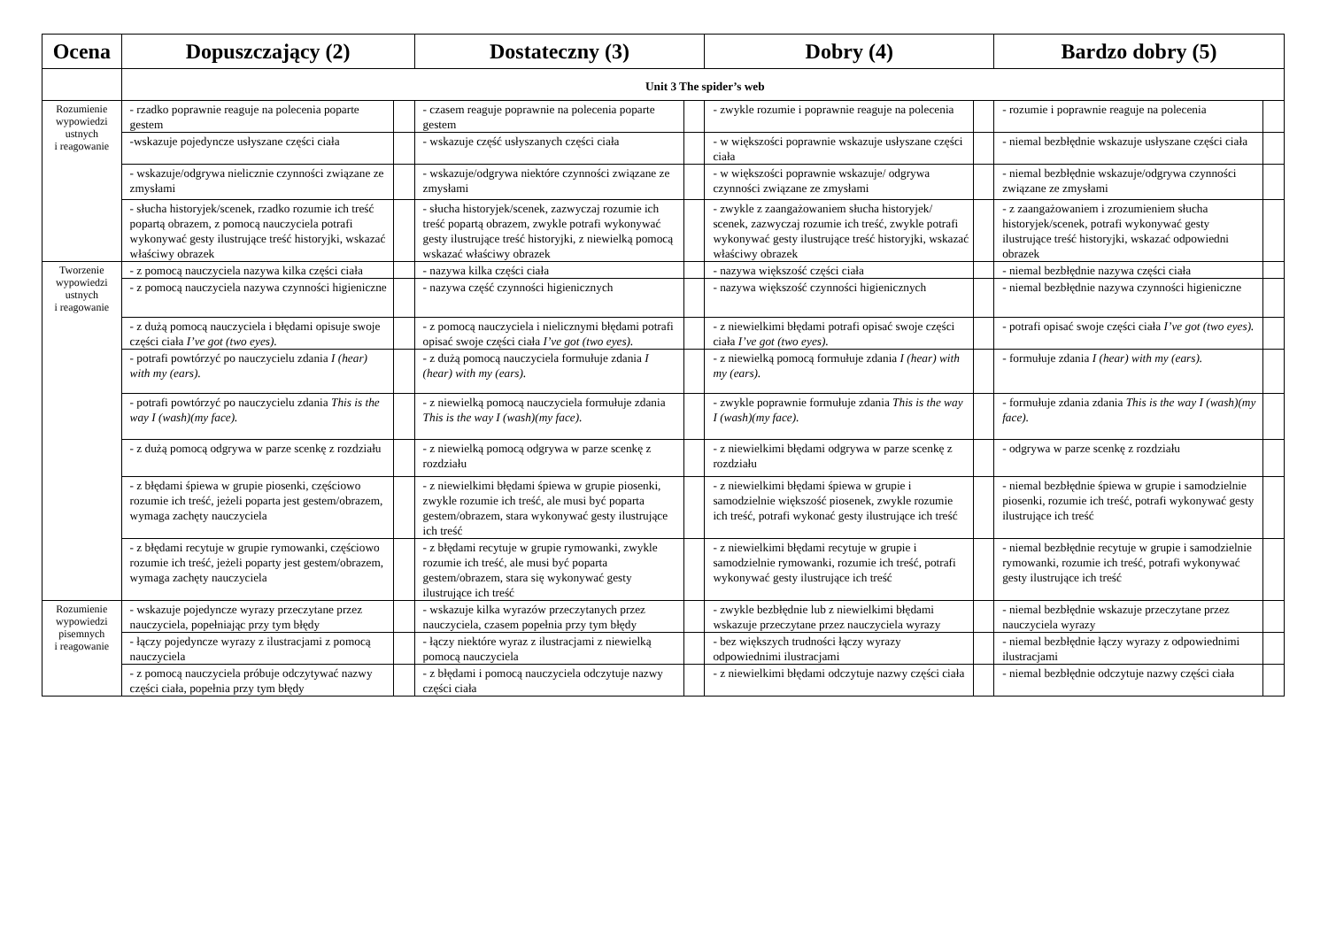| Ocena | Dopuszczający (2) | | Dostateczny (3) | | Dobry (4) | | Bardzo dobry (5) | |
| --- | --- | --- | --- | --- | --- | --- | --- | --- |
| | Unit 3 The spider’s web | | | | | | | |
| Rozumienie wypowiedzi ustnych i reagowanie | - rzadko poprawnie reaguje na polecenia poparte gestem | | - czasem reaguje poprawnie na polecenia poparte gestem | | - zwykle rozumie i poprawnie reaguje na polecenia | | - rozumie i poprawnie reaguje na polecenia | |
| | -wskazuje pojedyncze usłyszane części ciała | | - wskazuje część usłyszanych części ciała | | - w większości poprawnie wskazuje usłyszane części ciała | | - niemal bezbłędnie wskazuje usłyszane części ciała | |
| | - wskazuje/odgrywa nielicznie czynności związane ze zmysłami | | - wskazuje/odgrywa niektóre czynności związane ze zmysłami | | - w większości poprawnie wskazuje/ odgrywa czynności związane ze zmysłami | | - niemal bezbłędnie wskazuje/odgrywa czynności związane ze zmysłami | |
| | - słucha historyjek/scenek, rzadko rozumie ich treść popartą obrazem, z pomocą nauczyciela potrafi wykonywać gesty ilustrujące treść historyjki, wskazać właściwy obrazek | | - słucha historyjek/scenek, zazwyczaj rozumie ich treść popartą obrazem, zwykle potrafi wykonywać gesty ilustrujące treść historyjki, z niewielką pomocą wskazać właściwy obrazek | | - zwykle z zaangażowaniem słucha historyjek/ scenek, zazwyczaj rozumie ich treść, zwykle potrafi wykonywać gesty ilustrujące treść historyjki, wskazać właściwy obrazek | | - z zaangażowaniem i zrozumieniem słucha historyjek/scenek, potrafi wykonywać gesty ilustrujące treść historyjki, wskazać odpowiedni obrazek | |
| Tworzenie wypowiedzi ustnych i reagowanie | - z pomocą nauczyciela nazywa kilka części ciała | | - nazywa kilka części ciała | | - nazywa większość części ciała | | - niemal bezbłędnie nazywa części ciała | |
| | - z pomocą nauczyciela nazywa czynności higieniczne | | - nazywa część czynności higienicznych | | - nazywa większość czynności higienicznych | | - niemal bezbłędnie nazywa czynności higieniczne | |
| | - z dużą pomocą nauczyciela i błędami opisuje swoje części ciała I’ve got (two eyes). | | - z pomocą nauczyciela i nielicznymi błędami potrafi opisać swoje części ciała I’ve got (two eyes). | | - z niewielkimi błędami potrafi opisać swoje części ciała I’ve got (two eyes). | | - potrafi opisać swoje części ciała I’ve got (two eyes). | |
| | - potrafi powtórzyć po nauczycielu zdania I (hear) with my (ears). | | - z dużą pomocą nauczyciela formułuje zdania I (hear) with my (ears). | | - z niewielką pomocą formułuje zdania I (hear) with my (ears). | | - formułuje zdania I (hear) with my (ears). | |
| | - potrafi powtórzyć po nauczycielu zdania This is the way I (wash)(my face). | | - z niewielką pomocą nauczyciela formułuje zdania This is the way I (wash)(my face). | | - zwykle poprawnie formułuje zdania This is the way I (wash)(my face). | | - formułuje zdania zdania This is the way I (wash)(my face). | |
| | - z dużą pomocą odgrywa w parze scenkę z rozdziału | | - z niewielką pomocą odgrywa w parze scenkę z rozdziału | | - z niewielkimi błędami odgrywa w parze scenkę z rozdziału | | - odgrywa w parze scenkę z rozdziału | |
| | - z błędami śpiewa w grupie piosenki, częściowo rozumie ich treść, jeżeli poparta jest gestem/obrazem, wymaga zachęty nauczyciela | | - z niewielkimi błędami śpiewa w grupie piosenki, zwykle rozumie ich treść, ale musi być poparta gestem/obrazem, stara wykonywać gesty ilustrujące ich treść | | - z niewielkimi błędami śpiewa w grupie i samodzielnie większość piosenek, zwykle rozumie ich treść, potrafi wykonać gesty ilustrujące ich treść | | - niemal bezbłędnie śpiewa w grupie i samodzielnie piosenki, rozumie ich treść, potrafi wykonywać gesty ilustrujące ich treść | |
| | - z błędami recytuje w grupie rymowanki, częściowo rozumie ich treść, jeżeli poparty jest gestem/obrazem, wymaga zachęty nauczyciela | | - z błędami recytuje w grupie rymowanki, zwykle rozumie ich treść, ale musi być poparta gestem/obrazem, stara się wykonywać gesty ilustrujące ich treść | | - z niewielkimi błędami recytuje w grupie i samodzielnie rymowanki, rozumie ich treść, potrafi wykonywać gesty ilustrujące ich treść | | - niemal bezbłędnie recytuje w grupie i samodzielnie rymowanki, rozumie ich treść, potrafi wykonywać gesty ilustrujące ich treść | |
| Rozumienie wypowiedzi pisemnych i reagowanie | - wskazuje pojedyncze wyrazy przeczytane przez nauczyciela, popełniając przy tym błędy | | - wskazuje kilka wyrazów przeczytanych przez nauczyciela, czasem popełnia przy tym błędy | | - zwykle bezbłędnie lub z niewielkimi błędami wskazuje przeczytane przez nauczyciela wyrazy | | - niemal bezbłędnie wskazuje przeczytane przez nauczyciela wyrazy | |
| | - łączy pojedyncze wyrazy z ilustracjami z pomocą nauczyciela | | - łączy niektóre wyraz z ilustracjami z niewielką pomocą nauczyciela | | - bez większych trudności łączy wyrazy odpowiednimi ilustracjami | | - niemal bezbłędnie łączy wyrazy z odpowiednimi ilustracjami | |
| | - z pomocą nauczyciela próbuje odczytywać nazwy części ciała, popełnia przy tym błędy | | - z błędami i pomocą nauczyciela odczytuje nazwy części ciała | | - z niewielkimi błędami odczytuje nazwy części ciała | | - niemal bezbłędnie odczytuje nazwy części ciała | |